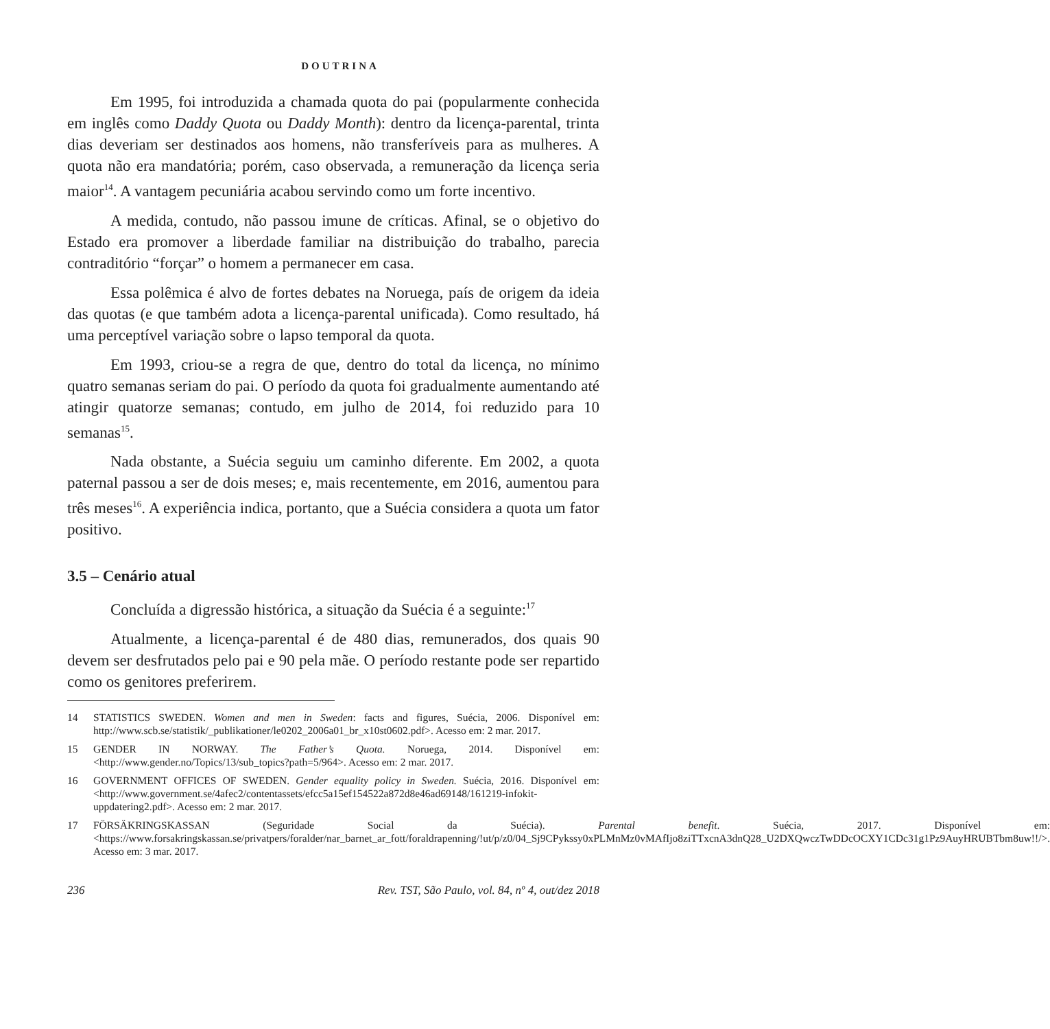DOUTRINA
Em 1995, foi introduzida a chamada quota do pai (popularmente conhecida em inglês como Daddy Quota ou Daddy Month): dentro da licença-parental, trinta dias deveriam ser destinados aos homens, não transferíveis para as mulheres. A quota não era mandatória; porém, caso observada, a remuneração da licença seria maior<sup>14</sup>. A vantagem pecuniária acabou servindo como um forte incentivo.
A medida, contudo, não passou imune de críticas. Afinal, se o objetivo do Estado era promover a liberdade familiar na distribuição do trabalho, parecia contraditório “forçar” o homem a permanecer em casa.
Essa polêmica é alvo de fortes debates na Noruega, país de origem da ideia das quotas (e que também adota a licença-parental unificada). Como resultado, há uma perceptível variação sobre o lapso temporal da quota.
Em 1993, criou-se a regra de que, dentro do total da licença, no mínimo quatro semanas seriam do pai. O período da quota foi gradualmente aumentando até atingir quatorze semanas; contudo, em julho de 2014, foi reduzido para 10 semanas<sup>15</sup>.
Nada obstante, a Suécia seguiu um caminho diferente. Em 2002, a quota paternal passou a ser de dois meses; e, mais recentemente, em 2016, aumentou para três meses<sup>16</sup>. A experiência indica, portanto, que a Suécia considera a quota um fator positivo.
3.5 – Cenário atual
Concluída a digressão histórica, a situação da Suécia é a seguinte:<sup>17</sup>
Atualmente, a licença-parental é de 480 dias, remunerados, dos quais 90 devem ser desfrutados pelo pai e 90 pela mãe. O período restante pode ser repartido como os genitores preferirem.
14 STATISTICS SWEDEN. Women and men in Sweden: facts and figures, Suécia, 2006. Disponível em: http://www.scb.se/statistik/_publikationer/le0202_2006a01_br_x10st0602.pdf>. Acesso em: 2 mar. 2017.
15 GENDER IN NORWAY. The Father’s Quota. Noruega, 2014. Disponível em: <http://www.gender.no/Topics/13/sub_topics?path=5/964>. Acesso em: 2 mar. 2017.
16 GOVERNMENT OFFICES OF SWEDEN. Gender equality policy in Sweden. Suécia, 2016. Disponível em: <http://www.government.se/4afec2/contentassets/efcc5a15ef154522a872d8e46ad69148/161219-infokit-uppdatering2.pdf>. Acesso em: 2 mar. 2017.
17 FÖRSÄKRINGSKASSAN (Seguridade Social da Suécia). Parental benefit. Suécia, 2017. Disponível em: <https://www.forsakringskassan.se/privatpers/foralder/nar_barnet_ar_fott/foraldrapenning/!ut/p/z0/04_Sj9CPykssy0xPLMnMz0vMAfIjo8ziTTxcnA3dnQ28_U2DXQwczTwDDcOCXY1CDc31g1Pz9AuyHRUBTbm8uw!!/>. Acesso em: 3 mar. 2017.
236 Rev. TST, São Paulo, vol. 84, nº 4, out/dez 2018